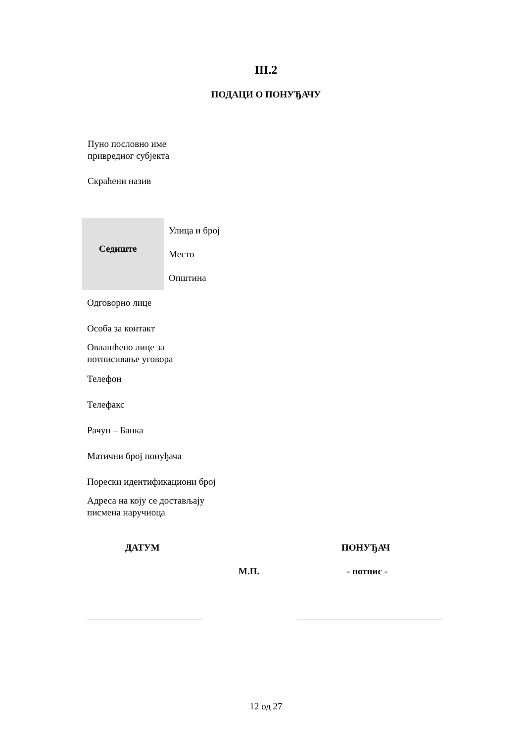III.2
ПОДАЦИ О ПОНУЂАЧУ
Пуно пословно име
привредног субјекта
Скраћени назив
Седиште
Улица и број
Место
Општина
Одговорно лице
Особа за контакт
Овлашћено лице за
потписивање уговора
Телефон
Телефакс
Рачун – Банка
Матични број понуђача
Порески идентификациони број
Адреса на коју се достављају
писмена наручиоца
ДАТУМ ПОНУЂАЧ
М.П. - потпис -
12 од 27